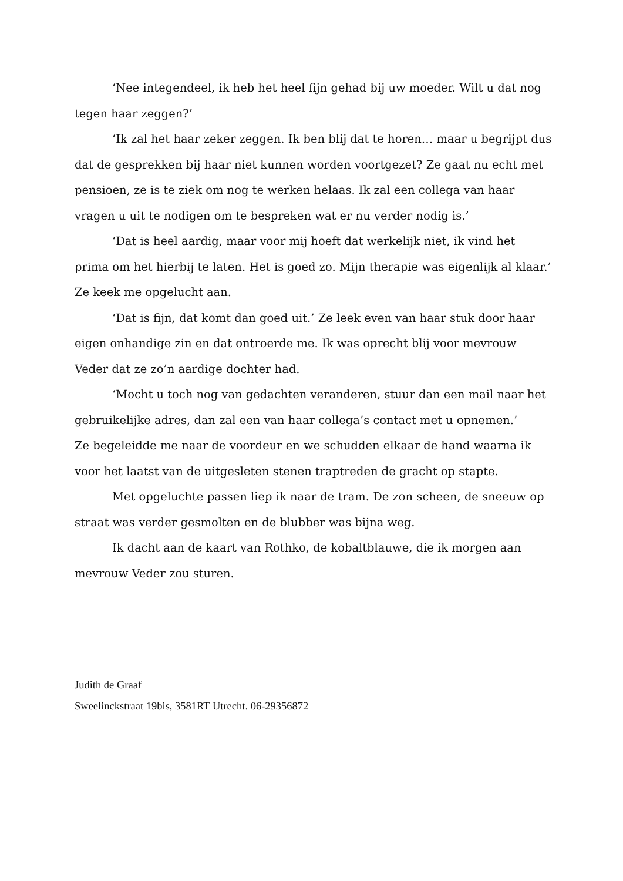‘Nee integendeel, ik heb het heel fijn gehad bij uw moeder. Wilt u dat nog tegen haar zeggen?’
‘Ik zal het haar zeker zeggen. Ik ben blij dat te horen… maar u begrijpt dus dat de gesprekken bij haar niet kunnen worden voortgezet? Ze gaat nu echt met pensioen, ze is te ziek om nog te werken helaas. Ik zal een collega van haar vragen u uit te nodigen om te bespreken wat er nu verder nodig is.’
‘Dat is heel aardig, maar voor mij hoeft dat werkelijk niet, ik vind het prima om het hierbij te laten. Het is goed zo. Mijn therapie was eigenlijk al klaar.’
Ze keek me opgelucht aan.
‘Dat is fijn, dat komt dan goed uit.’ Ze leek even van haar stuk door haar eigen onhandige zin en dat ontroerde me. Ik was oprecht blij voor mevrouw Veder dat ze zo’n aardige dochter had.
‘Mocht u toch nog van gedachten veranderen, stuur dan een mail naar het gebruikelijke adres, dan zal een van haar collega’s contact met u opnemen.’
Ze begeleidde me naar de voordeur en we schudden elkaar de hand waarna ik voor het laatst van de uitgesleten stenen traptreden de gracht op stapte.
Met opgeluchte passen liep ik naar de tram. De zon scheen, de sneeuw op straat was verder gesmolten en de blubber was bijna weg.
Ik dacht aan de kaart van Rothko, de kobaltblauwe, die ik morgen aan mevrouw Veder zou sturen.
Judith de Graaf
Sweelinckstraat 19bis, 3581RT Utrecht. 06-29356872